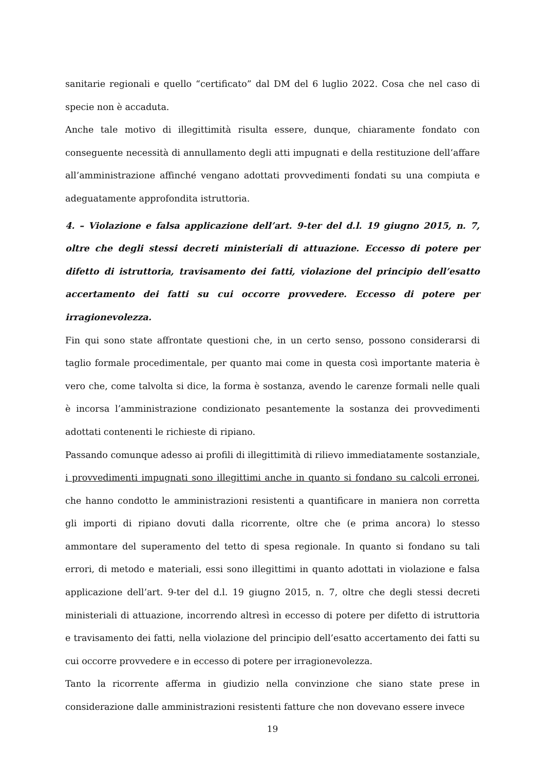sanitarie regionali e quello “certificato” dal DM del 6 luglio 2022. Cosa che nel caso di specie non è accaduta.
Anche tale motivo di illegittimità risulta essere, dunque, chiaramente fondato con conseguente necessità di annullamento degli atti impugnati e della restituzione dell’affare all’amministrazione affinché vengano adottati provvedimenti fondati su una compiuta e adeguatamente approfondita istruttoria.
4. – Violazione e falsa applicazione dell’art. 9-ter del d.l. 19 giugno 2015, n. 7, oltre che degli stessi decreti ministeriali di attuazione. Eccesso di potere per difetto di istruttoria, travisamento dei fatti, violazione del principio dell’esatto accertamento dei fatti su cui occorre provvedere. Eccesso di potere per irragionevolezza.
Fin qui sono state affrontate questioni che, in un certo senso, possono considerarsi di taglio formale procedimentale, per quanto mai come in questa così importante materia è vero che, come talvolta si dice, la forma è sostanza, avendo le carenze formali nelle quali è incorsa l’amministrazione condizionato pesantemente la sostanza dei provvedimenti adottati contenenti le richieste di ripiano.
Passando comunque adesso ai profili di illegittimità di rilievo immediatamente sostanziale, i provvedimenti impugnati sono illegittimi anche in quanto si fondano su calcoli erronei, che hanno condotto le amministrazioni resistenti a quantificare in maniera non corretta gli importi di ripiano dovuti dalla ricorrente, oltre che (e prima ancora) lo stesso ammontare del superamento del tetto di spesa regionale. In quanto si fondano su tali errori, di metodo e materiali, essi sono illegittimi in quanto adottati in violazione e falsa applicazione dell’art. 9-ter del d.l. 19 giugno 2015, n. 7, oltre che degli stessi decreti ministeriali di attuazione, incorrendo altresì in eccesso di potere per difetto di istruttoria e travisamento dei fatti, nella violazione del principio dell’esatto accertamento dei fatti su cui occorre provvedere e in eccesso di potere per irragionevolezza.
Tanto la ricorrente afferma in giudizio nella convinzione che siano state prese in considerazione dalle amministrazioni resistenti fatture che non dovevano essere invece
19